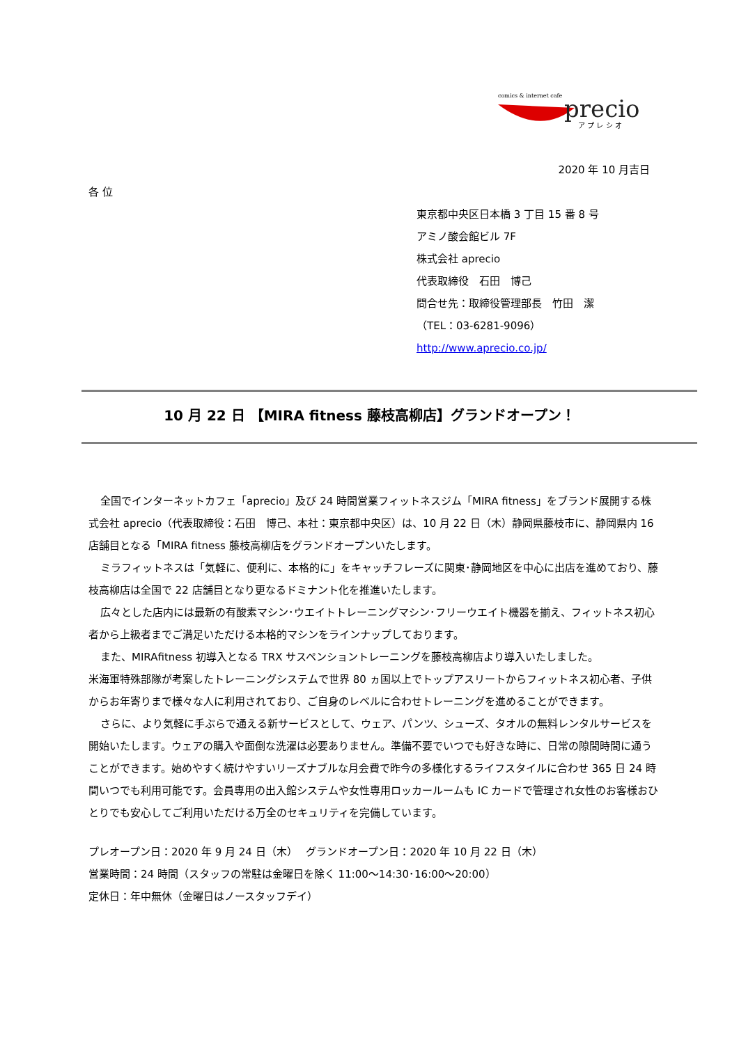comics & internet cafe
precio
ア プ レ シ オ
2020 年 10 月吉日
各 位
東京都中央区日本橋 3 丁目 15 番 8 号
アミノ酸会館ビル 7F
株式会社 aprecio
代表取締役　石田　博己
問合せ先：取締役管理部長　竹田　潔
（TEL：03-6281-9096）
http://www.aprecio.co.jp/
10 月 22 日 【MIRA fitness 藤枝高柳店】グランドオープン！
全国でインターネットカフェ「aprecio」及び 24 時間営業フィットネスジム「MIRA fitness」をブランド展開する株式会社 aprecio（代表取締役：石田　博己、本社：東京都中央区）は、10 月 22 日（木）静岡県藤枝市に、静岡県内 16 店舗目となる「MIRA fitness 藤枝高柳店をグランドオープンいたします。
ミラフィットネスは「気軽に、便利に、本格的に」をキャッチフレーズに関東･静岡地区を中心に出店を進めており、藤枝高柳店は全国で 22 店舗目となり更なるドミナント化を推進いたします。
広々とした店内には最新の有酸素マシン･ウエイトトレーニングマシン･フリーウエイト機器を揃え、フィットネス初心者から上級者までご満足いただける本格的マシンをラインナップしております。
また、MIRAfitness 初導入となる TRX サスペンショントレーニングを藤枝高柳店より導入いたしました。
米海軍特殊部隊が考案したトレーニングシステムで世界 80 ヵ国以上でトップアスリートからフィットネス初心者、子供からお年寄りまで様々な人に利用されており、ご自身のレベルに合わせトレーニングを進めることができます。
さらに、より気軽に手ぶらで通える新サービスとして、ウェア、パンツ、シューズ、タオルの無料レンタルサービスを開始いたします。ウェアの購入や面倒な洗濯は必要ありません。準備不要でいつでも好きな時に、日常の隙間時間に通うことができます。始めやすく続けやすいリーズナブルな月会費で昨今の多様化するライフスタイルに合わせ 365 日 24 時間いつでも利用可能です。会員専用の出入館システムや女性専用ロッカールームも IC カードで管理され女性のお客様おひとりでも安心してご利用いただける万全のセキュリティを完備しています。
プレオープン日：2020 年 9 月 24 日（木）　 グランドオープン日：2020 年 10 月 22 日（木）
営業時間：24 時間（スタッフの常駐は金曜日を除く 11:00～14:30･16:00～20:00）
定休日：年中無休（金曜日はノースタッフデイ）